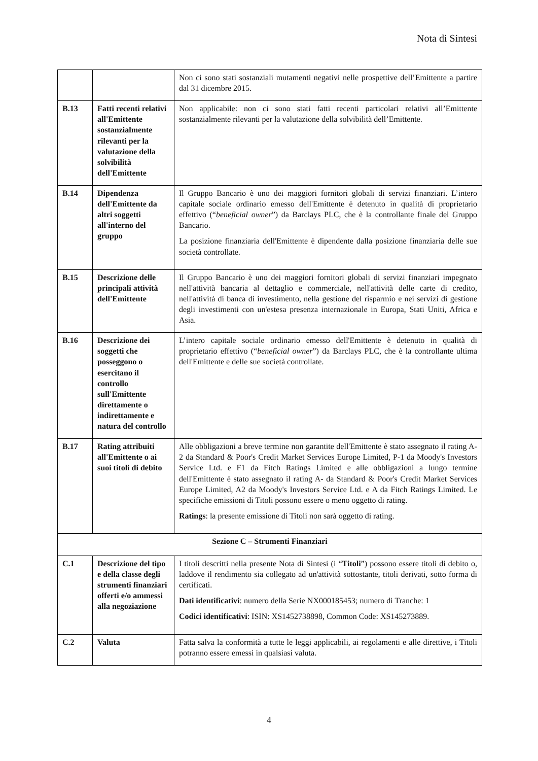Nota di Sintesi
| | | Non ci sono stati sostanziali mutamenti negativi nelle prospettive dell’Emittente a partire dal 31 dicembre 2015. |
| B.13 | Fatti recenti relativi all'Emittente sostanzialmente rilevanti per la valutazione della solvibilità dell'Emittente | Non applicabile: non ci sono stati fatti recenti particolari relativi all’Emittente sostanzialmente rilevanti per la valutazione della solvibilità dell’Emittente. |
| B.14 | Dipendenza dell'Emittente da altri soggetti all'interno del gruppo | Il Gruppo Bancario è uno dei maggiori fornitori globali di servizi finanziari. L’intero capitale sociale ordinario emesso dell'Emittente è detenuto in qualità di proprietario effettivo (“ beneficial owner ”) da Barclays PLC, che è la controllante finale del Gruppo Bancario. La posizione finanziaria dell'Emittente è dipendente dalla posizione finanziaria delle sue società controllate. |
| B.15 | Descrizione delle principali attività dell'Emittente | Il Gruppo Bancario è uno dei maggiori fornitori globali di servizi finanziari impegnato nell'attività bancaria al dettaglio e commerciale, nell'attività delle carte di credito, nell'attività di banca di investimento, nella gestione del risparmio e nei servizi di gestione degli investimenti con un'estesa presenza internazionale in Europa, Stati Uniti, Africa e Asia. |
| B.16 | Descrizione dei soggetti che posseggono o esercitano il controllo sull'Emittente direttamente o indirettamente e natura del controllo | L’intero capitale sociale ordinario emesso dell'Emittente è detenuto in qualità di proprietario effettivo (“ beneficial owner ”) da Barclays PLC, che è la controllante ultima dell'Emittente e delle sue società controllate. |
| B.17 | Rating attribuiti all'Emittente o ai suoi titoli di debito | Alle obbligazioni a breve termine non garantite dell'Emittente è stato assegnato il rating A-2 da Standard & Poor's Credit Market Services Europe Limited, P-1 da Moody's Investors Service Ltd. e F1 da Fitch Ratings Limited e alle obbligazioni a lungo termine dell'Emittente è stato assegnato il rating A- da Standard & Poor's Credit Market Services Europe Limited, A2 da Moody's Investors Service Ltd. e A da Fitch Ratings Limited. Le specifiche emissioni di Titoli possono essere o meno oggetto di rating. Ratings : la presente emissione di Titoli non sarà oggetto di rating. |
| Sezione C – Strumenti Finanziari | | |
| C.1 | Descrizione del tipo e della classe degli strumenti finanziari offerti e/o ammessi alla negoziazione | I titoli descritti nella presente Nota di Sintesi (i “ Titoli ”) possono essere titoli di debito o, laddove il rendimento sia collegato ad un'attività sottostante, titoli derivati, sotto forma di certificati. Dati identificativi : numero della Serie NX000185453; numero di Tranche: 1 Codici identificativi : ISIN: XS1452738898, Common Code: XS145273889. |
| C.2 | Valuta | Fatta salva la conformità a tutte le leggi applicabili, ai regolamenti e alle direttive, i Titoli potranno essere emessi in qualsiasi valuta. |
4